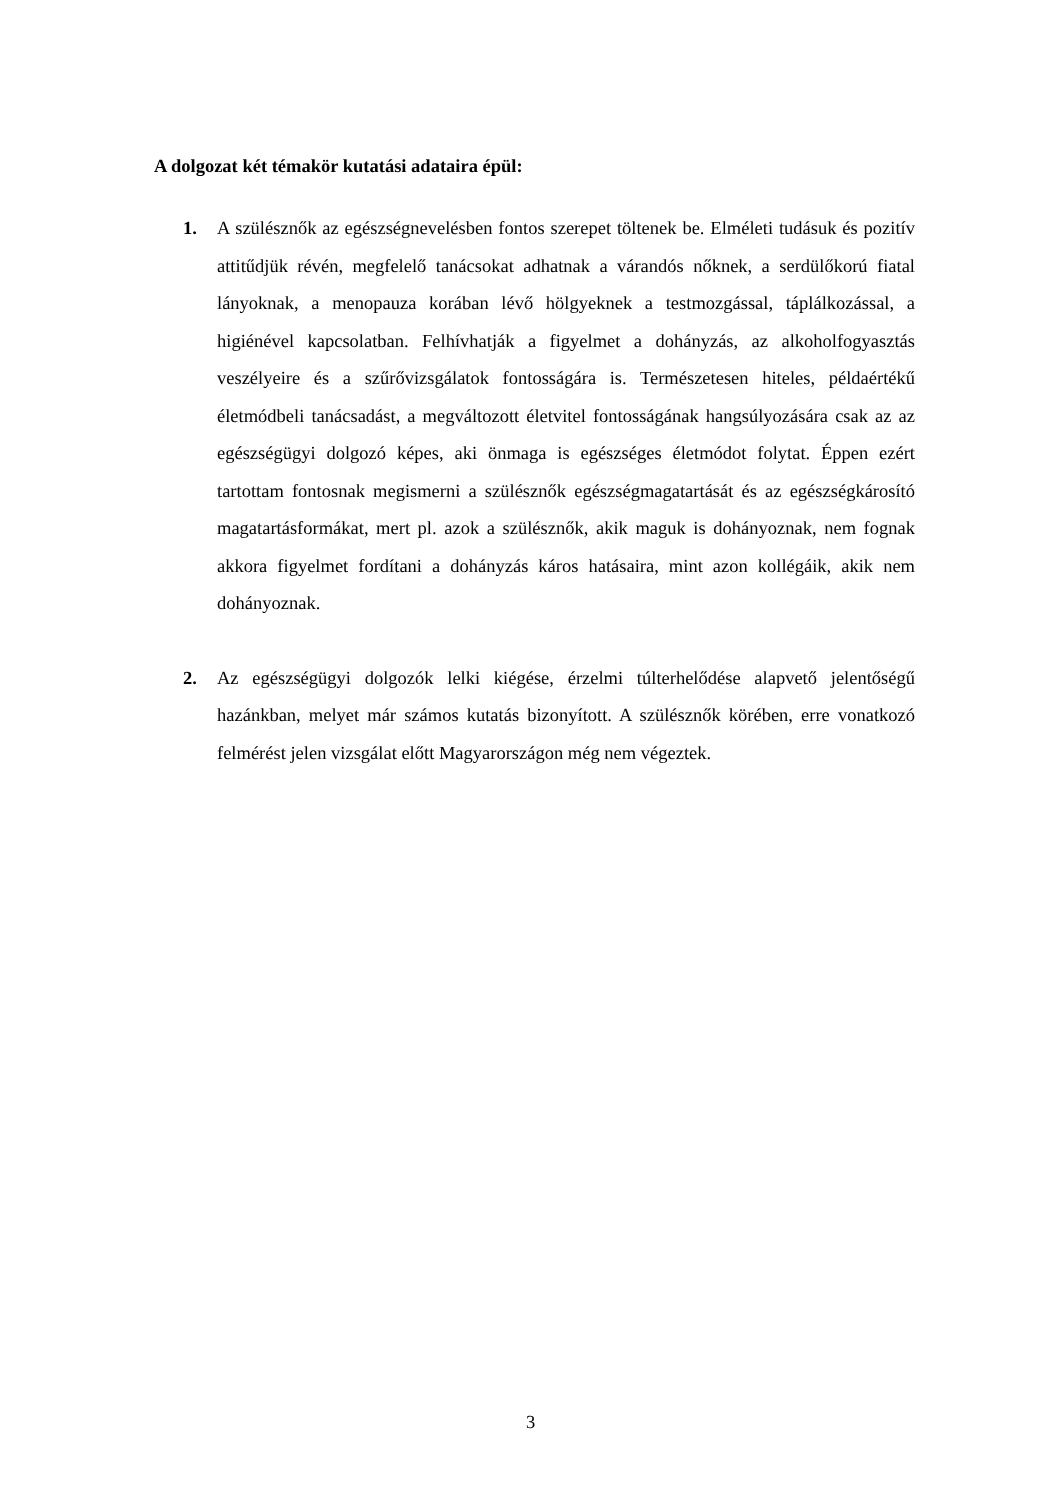A dolgozat két témakör kutatási adataira épül:
1. A szülésznők az egészségnevelésben fontos szerepet töltenek be. Elméleti tudásuk és pozitív attitűdjük révén, megfelelő tanácsokat adhatnak a várandós nőknek, a serdülőkorú fiatal lányoknak, a menopauza korában lévő hölgyeknek a testmozgással, táplálkozással, a higiénével kapcsolatban. Felhívhatják a figyelmet a dohányzás, az alkoholfogyasztás veszélyeire és a szűrővizsgálatok fontosságára is. Természetesen hiteles, példaértékű életmódbeli tanácsadást, a megváltozott életvitel fontosságának hangsúlyozására csak az az egészségügyi dolgozó képes, aki önmaga is egészséges életmódot folytat. Éppen ezért tartottam fontosnak megismerni a szülésznők egészségmagatartását és az egészségkárosító magatartásformákat, mert pl. azok a szülésznők, akik maguk is dohányoznak, nem fognak akkora figyelmet fordítani a dohányzás káros hatásaira, mint azon kollégáik, akik nem dohányoznak.
2. Az egészségügyi dolgozók lelki kiégése, érzelmi túlterhelődése alapvető jelentőségű hazánkban, melyet már számos kutatás bizonyított. A szülésznők körében, erre vonatkozó felmérést jelen vizsgálat előtt Magyarországon még nem végeztek.
3